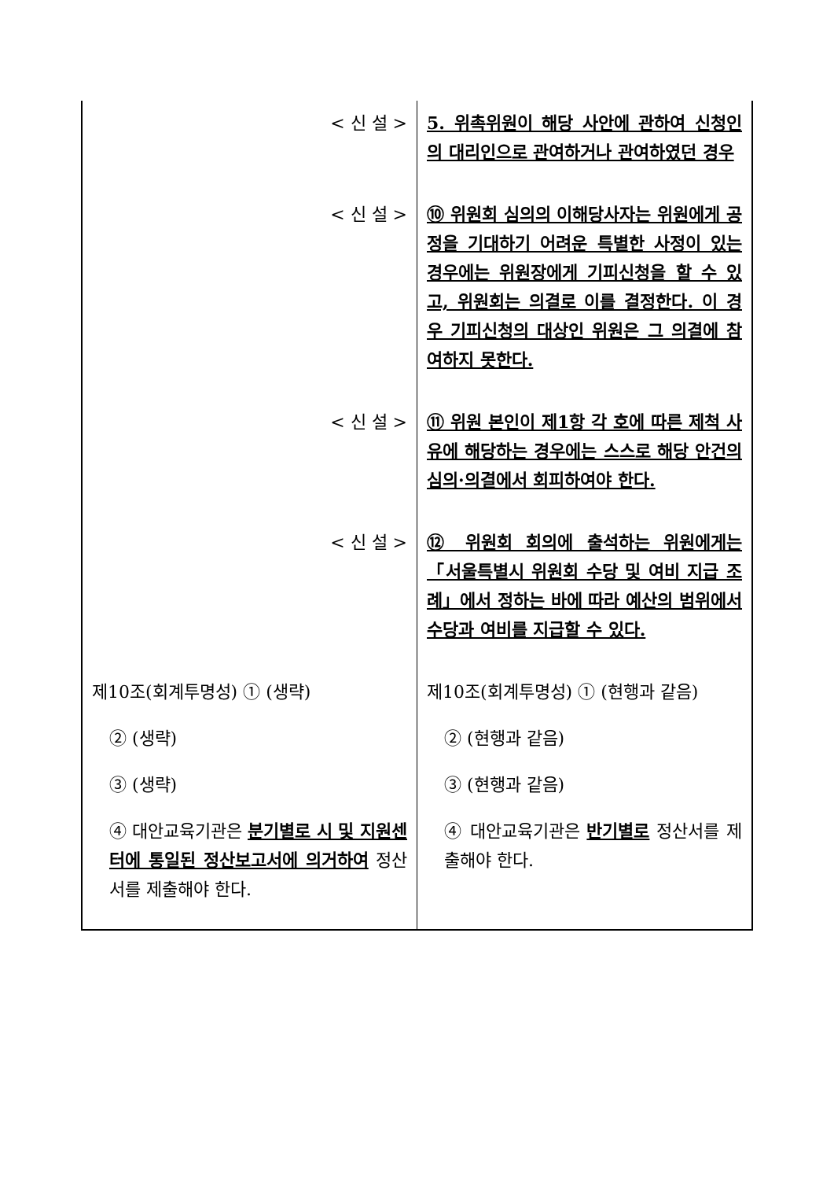| < 신 설 > | 5. 위촉위원이 해당 사안에 관하여 신청인의 대리인으로 관여하거나 관여하였던 경우 |
| < 신 설 > | ⑩ 위원회 심의의 이해당사자는 위원에게 공정을 기대하기 어려운 특별한 사정이 있는 경우에는 위원장에게 기피신청을 할 수 있고, 위원회는 의결로 이를 결정한다. 이 경우 기피신청의 대상인 위원은 그 의결에 참여하지 못한다. |
| < 신 설 > | ⑪ 위원 본인이 제1항 각 호에 따른 제척 사유에 해당하는 경우에는 스스로 해당 안건의 심의·의결에서 회피하여야 한다. |
| < 신 설 > | ⑫ 위원회 회의에 출석하는 위원에게는 「서울특별시 위원회 수당 및 여비 지급 조례」에서 정하는 바에 따라 예산의 범위에서 수당과 여비를 지급할 수 있다. |
| 제10조(회계투명성) ① (생략) ② (생략) ③ (생략) ④ 대안교육기관은 분기별로 시 및 지원센터에 통일된 정산보고서에 의거하여 정산서를 제출해야 한다. | 제10조(회계투명성) ① (현행과 같음) ② (현행과 같음) ③ (현행과 같음) ④ 대안교육기관은 반기별로 정산서를 제출해야 한다. |